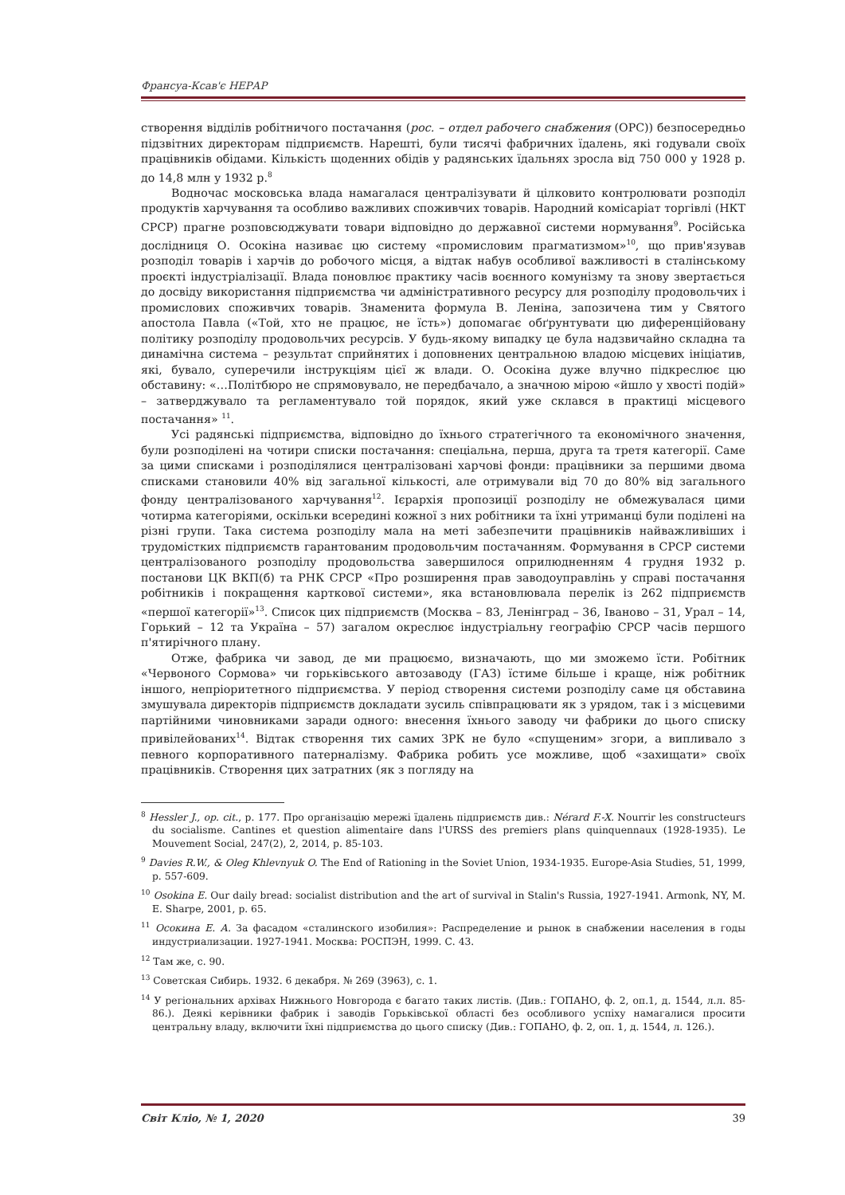Франсуа-Ксав'є НЕРАР
створення відділів робітничого постачання (рос. – отдел рабочего снабжения (ОРС)) безпосередньо підзвітних директорам підприємств. Нарешті, були тисячі фабричних їдалень, які годували своїх працівників обідами. Кількість щоденних обідів у радянських їдальнях зросла від 750 000 у 1928 р. до 14,8 млн у 1932 р.<sup>8</sup>
Водночас московська влада намагалася централізувати й цілковито контролювати розподіл продуктів харчування та особливо важливих споживчих товарів. Народний комісаріат торгівлі (НКТ СРСР) прагне розповсюджувати товари відповідно до державної системи нормування<sup>9</sup>. Російська дослідниця О. Осокіна називає цю систему «промисловим прагматизмом»<sup>10</sup>, що прив'язував розподіл товарів і харчів до робочого місця, а відтак набув особливої важливості в сталінському проєкті індустріалізації. Влада поновлює практику часів воєнного комунізму та знову звертається до досвіду використання підприємства чи адміністративного ресурсу для розподілу продовольчих і промислових споживчих товарів. Знаменита формула В. Леніна, запозичена тим у Святого апостола Павла («Той, хто не працює, не їсть») допомагає обґрунтувати цю диференційовану політику розподілу продовольчих ресурсів. У будь-якому випадку це була надзвичайно складна та динамічна система – результат сприйнятих і доповнених центральною владою місцевих ініціатив, які, бувало, суперечили інструкціям цієї ж влади. О. Осокіна дуже влучно підкреслює цю обставину: «…Політбюро не спрямовувало, не передбачало, а значною мірою «йшло у хвості подій» – затверджувало та регламентувало той порядок, який уже склався в практиці місцевого постачання» <sup>11</sup>.
Усі радянські підприємства, відповідно до їхнього стратегічного та економічного значення, були розподілені на чотири списки постачання: спеціальна, перша, друга та третя категорії. Саме за цими списками і розподілялися централізовані харчові фонди: працівники за першими двома списками становили 40% від загальної кількості, але отримували від 70 до 80% від загального фонду централізованого харчування<sup>12</sup>. Ієрархія пропозиції розподілу не обмежувалася цими чотирма категоріями, оскільки всередині кожної з них робітники та їхні утриманці були поділені на різні групи. Така система розподілу мала на меті забезпечити працівників найважливіших і трудомістких підприємств гарантованим продовольчим постачанням. Формування в СРСР системи централізованого розподілу продовольства завершилося оприлюдненням 4 грудня 1932 р. постанови ЦК ВКП(б) та РНК СРСР «Про розширення прав заводоуправлінь у справі постачання робітників і покращення карткової системи», яка встановлювала перелік із 262 підприємств «першої категорії»<sup>13</sup>. Список цих підприємств (Москва – 83, Ленінград – 36, Іваново – 31, Урал – 14, Горький – 12 та Україна – 57) загалом окреслює індустріальну географію СРСР часів першого п'ятирічного плану.
Отже, фабрика чи завод, де ми працюємо, визначають, що ми зможемо їсти. Робітник «Червоного Сормова» чи горьківського автозаводу (ГАЗ) їстиме більше і краще, ніж робітник іншого, непріоритетного підприємства. У період створення системи розподілу саме ця обставина змушувала директорів підприємств докладати зусиль співпрацювати як з урядом, так і з місцевими партійними чиновниками заради одного: внесення їхнього заводу чи фабрики до цього списку привілейованих<sup>14</sup>. Відтак створення тих самих ЗРК не було «спущеним» згори, а випливало з певного корпоративного патерналізму. Фабрика робить усе можливе, щоб «захищати» своїх працівників. Створення цих затратних (як з погляду на
<sup>8</sup> Hessler J., op. cit., p. 177. Про організацію мережі їдалень підприємств див.: Nérard F.-X. Nourrir les constructeurs du socialisme. Cantines et question alimentaire dans l'URSS des premiers plans quinquennaux (1928-1935). Le Mouvement Social, 247(2), 2, 2014, p. 85-103.
<sup>9</sup> Davies R.W., & Oleg Khlevnyuk O. The End of Rationing in the Soviet Union, 1934-1935. Europe-Asia Studies, 51, 1999, p. 557-609.
<sup>10</sup> Osokina E. Our daily bread: socialist distribution and the art of survival in Stalin's Russia, 1927-1941. Armonk, NY, M. E. Sharpe, 2001, p. 65.
<sup>11</sup> Осокина Е. А. За фасадом «сталинского изобилия»: Распределение и рынок в снабжении населения в годы индустриализации. 1927-1941. Москва: РОСПЭН, 1999. С. 43.
<sup>12</sup> Там же, с. 90.
<sup>13</sup> Советская Сибирь. 1932. 6 декабря. № 269 (3963), с. 1.
<sup>14</sup> У регіональних архівах Нижнього Новгорода є багато таких листів. (Див.: ГОПАНО, ф. 2, оп.1, д. 1544, л.л. 85-86.). Деякі керівники фабрик і заводів Горьківської області без особливого успіху намагалися просити центральну владу, включити їхні підприємства до цього списку (Див.: ГОПАНО, ф. 2, оп. 1, д. 1544, л. 126.).
Світ Кліо, № 1, 2020 39